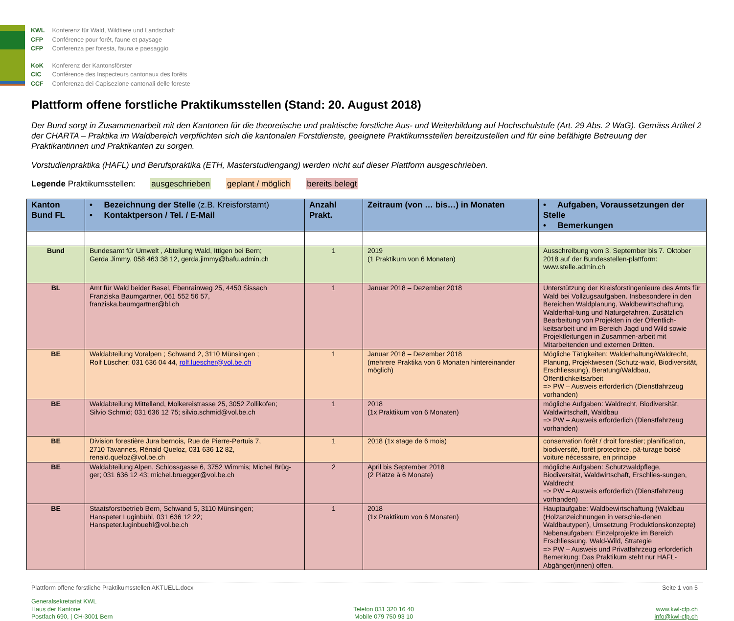KWL Konferenz für Wald, Wildtiere und Landschaft
CFP Conférence pour forêt, faune et paysage
CFP Conferenza per foresta, fauna e paesaggio
KoK Konferenz der Kantonsförster
CIC Conférence des Inspecteurs cantonaux des forêts
CCF Conferenza dei Capisezione cantonali delle foreste
Plattform offene forstliche Praktikumsstellen (Stand: 20. August 2018)
Der Bund sorgt in Zusammenarbeit mit den Kantonen für die theoretische und praktische forstliche Aus- und Weiterbildung auf Hochschulstufe (Art. 29 Abs. 2 WaG). Gemäss Artikel 2 der CHARTA – Praktika im Waldbereich verpflichten sich die kantonalen Forstdienste, geeignete Praktikumsstellen bereitzustellen und für eine befähigte Betreuung der Praktikantinnen und Praktikanten zu sorgen.
Vorstudienpraktika (HAFL) und Berufspraktika (ETH, Masterstudiengang) werden nicht auf dieser Plattform ausgeschrieben.
Legende Praktikumsstellen: ausgeschrieben geplant / möglich bereits belegt
| Kanton Bund FL | • Bezeichnung der Stelle (z.B. Kreisforstamt) • Kontaktperson / Tel. / E-Mail | Anzahl Prakt. | Zeitraum (von … bis…) in Monaten | • Aufgaben, Voraussetzungen der Stelle • Bemerkungen |
| --- | --- | --- | --- | --- |
| Bund | Bundesamt für Umwelt , Abteilung Wald, Ittigen bei Bern; Gerda Jimmy, 058 463 38 12, gerda.jimmy@bafu.admin.ch | 1 | 2019 (1 Praktikum von 6 Monaten) | Ausschreibung vom 3. September bis 7. Oktober 2018 auf der Bundesstellen-plattform: www.stelle.admin.ch |
| BL | Amt für Wald beider Basel, Ebenrainweg 25, 4450 Sissach Franziska Baumgartner, 061 552 56 57, franziska.baumgartner@bl.ch | 1 | Januar 2018 – Dezember 2018 | Unterstützung der Kreisforstingenieure des Amts für Wald bei Vollzugsaufgaben. Insbesondere in den Bereichen Waldplanung, Waldbewirtschaftung, Walderhal-tung und Naturgefahren. Zusätzlich Bearbeitung von Projekten in der Öffentlich-keitsarbeit und im Bereich Jagd und Wild sowie Projektleitungen in Zusammen-arbeit mit Mitarbeitenden und externen Dritten. |
| BE | Waldabteilung Voralpen ; Schwand 2, 3110 Münsingen ; Rolf Lüscher; 031 636 04 44, rolf.luescher@vol.be.ch | 1 | Januar 2018 – Dezember 2018 (mehrere Praktika von 6 Monaten hintereinander möglich) | Mögliche Tätigkeiten: Walderhaltung/Waldrecht, Planung, Projektwesen (Schutz-wald, Biodiversität, Erschliessung), Beratung/Waldbau, Öffentlichkeitsarbeit => PW – Ausweis erforderlich (Dienstfahrzeug vorhanden) |
| BE | Waldabteilung Mittelland, Molkereistrasse 25, 3052 Zollikofen; Silvio Schmid; 031 636 12 75; silvio.schmid@vol.be.ch | 1 | 2018 (1x Praktikum von 6 Monaten) | mögliche Aufgaben: Waldrecht, Biodiversität, Waldwirtschaft, Waldbau => PW – Ausweis erforderlich (Dienstfahrzeug vorhanden) |
| BE | Division forestière Jura bernois, Rue de Pierre-Pertuis 7, 2710 Tavannes, Rénald Queloz, 031 636 12 82, renald.queloz@vol.be.ch | 1 | 2018 (1x stage de 6 mois) | conservation forêt / droit forestier; planification, biodiversité, forêt protectrice, pâ-turage boisé voiture nécessaire, en principe |
| BE | Waldabteilung Alpen, Schlossgasse 6, 3752 Wimmis; Michel Brüg-ger; 031 636 12 43; michel.bruegger@vol.be.ch | 2 | April bis September 2018 (2 Plätze à 6 Monate) | mögliche Aufgaben: Schutzwaldpflege, Biodiversität, Waldwirtschaft, Erschlies-sungen, Waldrecht => PW – Ausweis erforderlich (Dienstfahrzeug vorhanden) |
| BE | Staatsforstbetrieb Bern, Schwand 5, 3110 Münsingen; Hanspeter Luginbühl, 031 636 12 22; Hanspeter.luginbuehl@vol.be.ch | 1 | 2018 (1x Praktikum von 6 Monaten) | Hauptaufgabe: Waldbewirtschaftung (Waldbau (Holzanzeichnungen in verschie-denen Waldbautypen), Umsetzung Produktionskonzepte) Nebenaufgaben: Einzelprojekte im Bereich Erschliessung, Wald-Wild, Strategie => PW – Ausweis und Privatfahrzeug erforderlich Bemerkung: Das Praktikum steht nur HAFL-Abgänger(innen) offen. |
Plattform offene forstliche Praktikumsstellen AKTUELL.docx Seite 1 von 5
Generalsekretariat KWL
Haus der Kantone
Postfach 690, | CH-3001 Bern
Telefon 031 320 16 40
Mobile 079 750 93 10
www.kwl-cfp.ch
info@kwl-cfp.ch